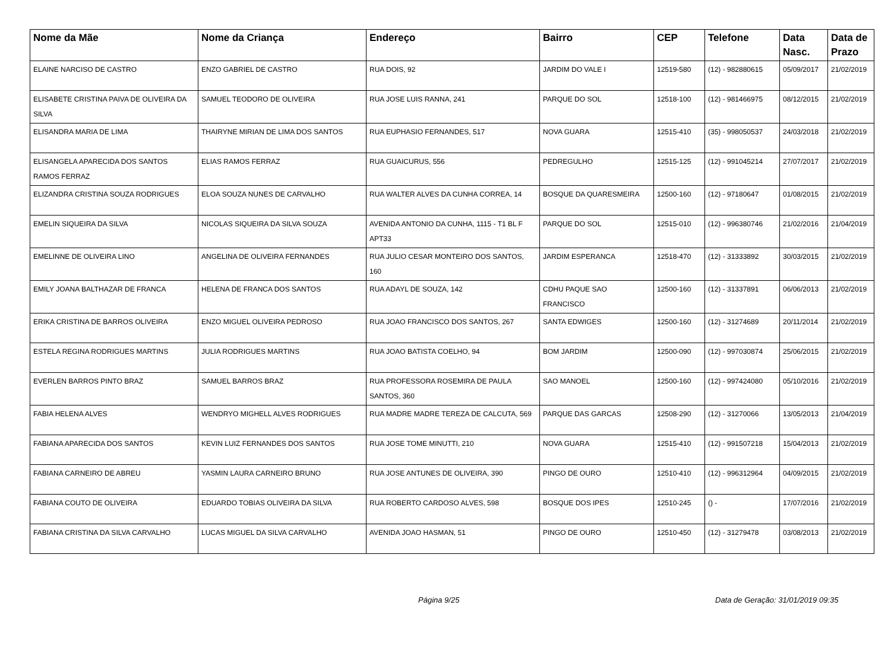| Nome da Mãe | Nome da Criança | Endereço | Bairro | CEP | Telefone | Data Nasc. | Data de Prazo |
| --- | --- | --- | --- | --- | --- | --- | --- |
| ELAINE NARCISO DE CASTRO | ENZO GABRIEL DE CASTRO | RUA DOIS, 92 | JARDIM DO VALE I | 12519-580 | (12) - 982880615 | 05/09/2017 | 21/02/2019 |
| ELISABETE CRISTINA PAIVA DE OLIVEIRA DA SILVA | SAMUEL TEODORO DE OLIVEIRA | RUA JOSE LUIS RANNA, 241 | PARQUE DO SOL | 12518-100 | (12) - 981466975 | 08/12/2015 | 21/02/2019 |
| ELISANDRA MARIA DE LIMA | THAIRYNE MIRIAN DE LIMA DOS SANTOS | RUA EUPHASIO FERNANDES, 517 | NOVA GUARA | 12515-410 | (35) - 998050537 | 24/03/2018 | 21/02/2019 |
| ELISANGELA APARECIDA DOS SANTOS RAMOS FERRAZ | ELIAS RAMOS FERRAZ | RUA GUAICURUS, 556 | PEDREGULHO | 12515-125 | (12) - 991045214 | 27/07/2017 | 21/02/2019 |
| ELIZANDRA CRISTINA SOUZA RODRIGUES | ELOA SOUZA NUNES DE CARVALHO | RUA WALTER ALVES DA CUNHA CORREA, 14 | BOSQUE DA QUARESMEIRA | 12500-160 | (12) - 97180647 | 01/08/2015 | 21/02/2019 |
| EMELIN SIQUEIRA DA SILVA | NICOLAS SIQUEIRA DA SILVA SOUZA | AVENIDA ANTONIO DA CUNHA, 1115 - T1 BL F APT33 | PARQUE DO SOL | 12515-010 | (12) - 996380746 | 21/02/2016 | 21/04/2019 |
| EMELINNE DE OLIVEIRA LINO | ANGELINA DE OLIVEIRA FERNANDES | RUA JULIO CESAR MONTEIRO DOS SANTOS, 160 | JARDIM ESPERANCA | 12518-470 | (12) - 31333892 | 30/03/2015 | 21/02/2019 |
| EMILY JOANA BALTHAZAR DE FRANCA | HELENA DE FRANCA DOS SANTOS | RUA ADAYL DE SOUZA, 142 | CDHU PAQUE SAO FRANCISCO | 12500-160 | (12) - 31337891 | 06/06/2013 | 21/02/2019 |
| ERIKA CRISTINA DE BARROS OLIVEIRA | ENZO MIGUEL OLIVEIRA PEDROSO | RUA JOAO FRANCISCO DOS SANTOS, 267 | SANTA EDWIGES | 12500-160 | (12) - 31274689 | 20/11/2014 | 21/02/2019 |
| ESTELA REGINA RODRIGUES MARTINS | JULIA RODRIGUES MARTINS | RUA JOAO BATISTA COELHO, 94 | BOM JARDIM | 12500-090 | (12) - 997030874 | 25/06/2015 | 21/02/2019 |
| EVERLEN BARROS PINTO BRAZ | SAMUEL BARROS BRAZ | RUA PROFESSORA ROSEMIRA DE PAULA SANTOS, 360 | SAO MANOEL | 12500-160 | (12) - 997424080 | 05/10/2016 | 21/02/2019 |
| FABIA HELENA ALVES | WENDRYO MIGHELL ALVES RODRIGUES | RUA MADRE MADRE TEREZA DE CALCUTA, 569 | PARQUE DAS GARCAS | 12508-290 | (12) - 31270066 | 13/05/2013 | 21/04/2019 |
| FABIANA APARECIDA DOS SANTOS | KEVIN LUIZ FERNANDES DOS SANTOS | RUA JOSE TOME MINUTTI, 210 | NOVA GUARA | 12515-410 | (12) - 991507218 | 15/04/2013 | 21/02/2019 |
| FABIANA CARNEIRO DE ABREU | YASMIN LAURA CARNEIRO BRUNO | RUA JOSE ANTUNES DE OLIVEIRA, 390 | PINGO DE OURO | 12510-410 | (12) - 996312964 | 04/09/2015 | 21/02/2019 |
| FABIANA COUTO DE OLIVEIRA | EDUARDO TOBIAS OLIVEIRA DA SILVA | RUA ROBERTO CARDOSO ALVES, 598 | BOSQUE DOS IPES | 12510-245 | () - | 17/07/2016 | 21/02/2019 |
| FABIANA CRISTINA DA SILVA CARVALHO | LUCAS MIGUEL DA SILVA CARVALHO | AVENIDA JOAO HASMAN, 51 | PINGO DE OURO | 12510-450 | (12) - 31279478 | 03/08/2013 | 21/02/2019 |
Página 9/25 Data de Geração: 31/01/2019 09:35